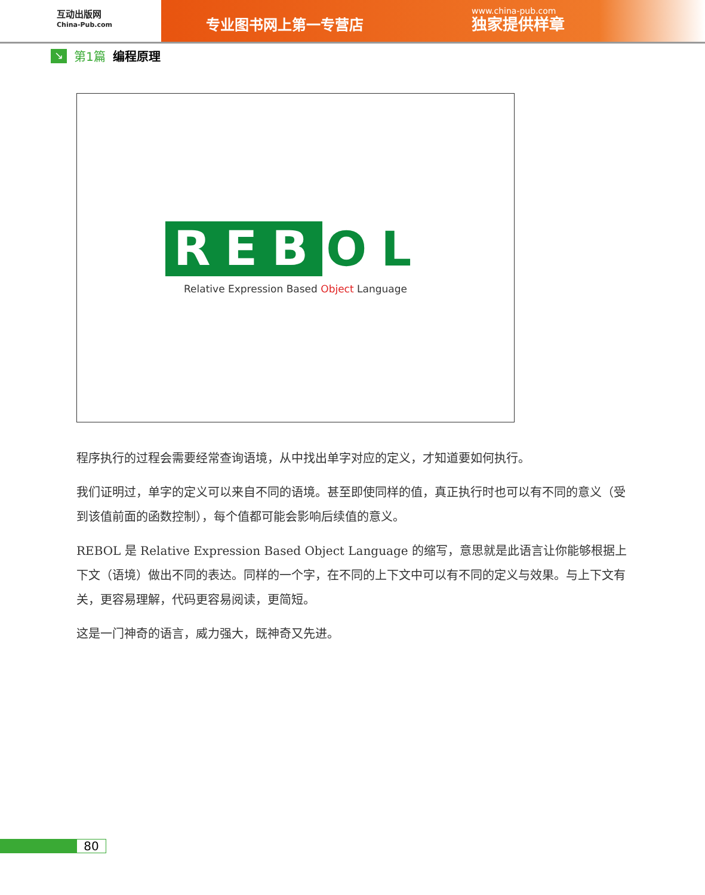互动出版网
China-Pub.com
专业图书网上第一专营店
www.china-pub.com
独家提供样章
↘
第1篇 编程原理
REB
OL
Relative Expression Based Object Language
程序执行的过程会需要经常查询语境，从中找出单字对应的定义，才知道要如何执行。
我们证明过，单字的定义可以来自不同的语境。甚至即使同样的值，真正执行时也可以有不同的意义（受到该值前面的函数控制），每个值都可能会影响后续值的意义。
REBOL 是 Relative Expression Based Object Language 的缩写，意思就是此语言让你能够根据上下文（语境）做出不同的表达。同样的一个字，在不同的上下文中可以有不同的定义与效果。与上下文有关，更容易理解，代码更容易阅读，更简短。
这是一门神奇的语言，威力强大，既神奇又先进。
80